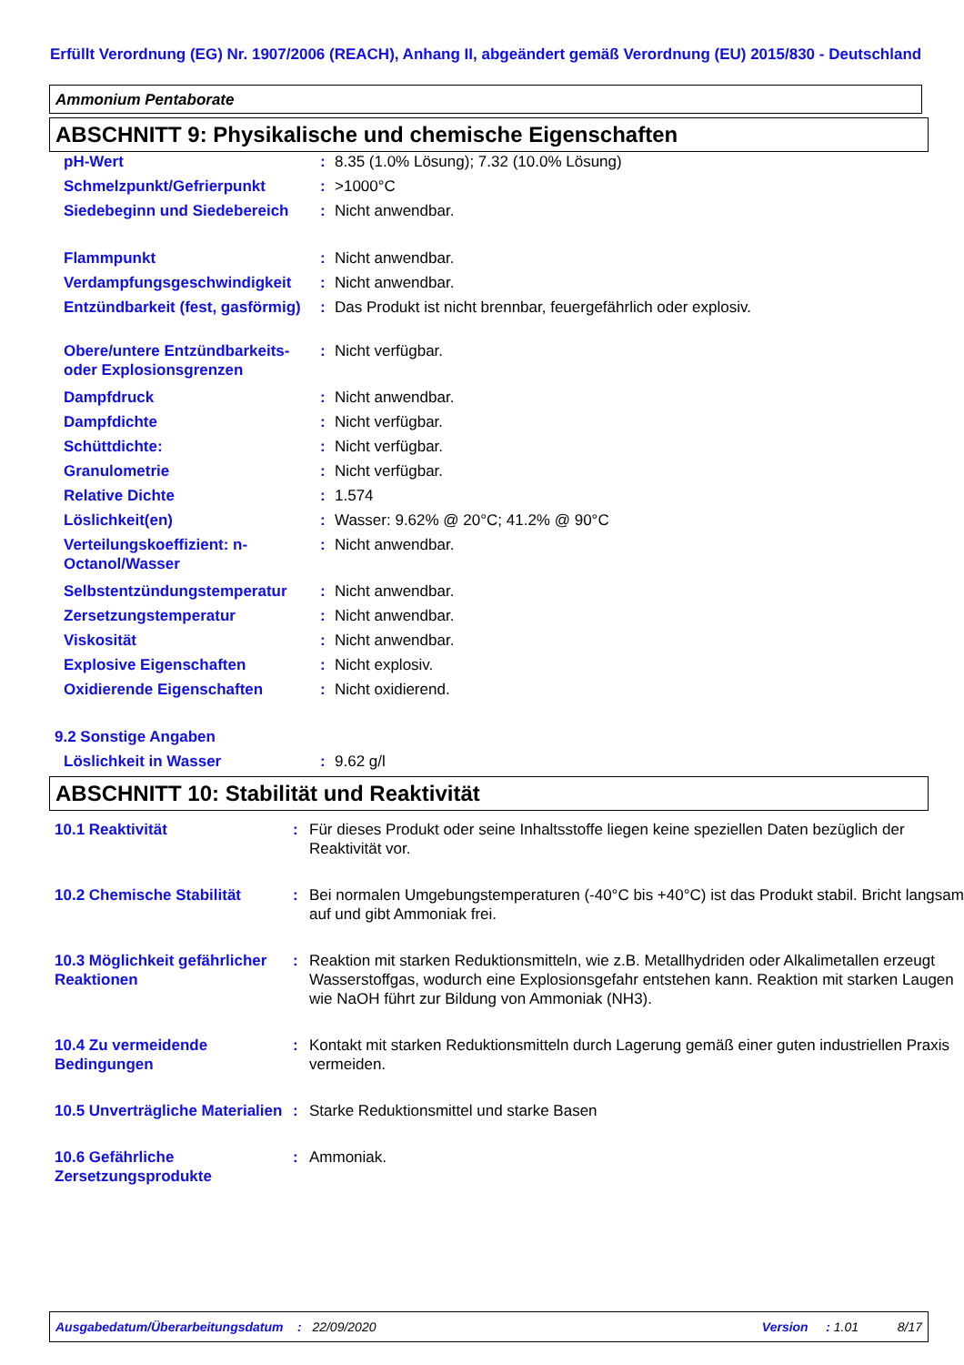Erfüllt Verordnung (EG) Nr. 1907/2006 (REACH), Anhang II, abgeändert gemäß Verordnung (EU) 2015/830 - Deutschland
Ammonium Pentaborate
ABSCHNITT 9: Physikalische und chemische Eigenschaften
| pH-Wert | : | 8.35 (1.0% Lösung); 7.32 (10.0% Lösung) |
| Schmelzpunkt/Gefrierpunkt | : | >1000°C |
| Siedebeginn und Siedebereich | : | Nicht anwendbar. |
| Flammpunkt | : | Nicht anwendbar. |
| Verdampfungsgeschwindigkeit | : | Nicht anwendbar. |
| Entzündbarkeit (fest, gasförmig) | : | Das Produkt ist nicht brennbar, feuergefährlich oder explosiv. |
| Obere/untere Entzündbarkeits- oder Explosionsgrenzen | : | Nicht verfügbar. |
| Dampfdruck | : | Nicht anwendbar. |
| Dampfdichte | : | Nicht verfügbar. |
| Schüttdichte: | : | Nicht verfügbar. |
| Granulometrie | : | Nicht verfügbar. |
| Relative Dichte | : | 1.574 |
| Löslichkeit(en) | : | Wasser: 9.62% @ 20°C; 41.2% @ 90°C |
| Verteilungskoeffizient: n-Octanol/Wasser | : | Nicht anwendbar. |
| Selbstentzündungstemperatur | : | Nicht anwendbar. |
| Zersetzungstemperatur | : | Nicht anwendbar. |
| Viskosität | : | Nicht anwendbar. |
| Explosive Eigenschaften | : | Nicht explosiv. |
| Oxidierende Eigenschaften | : | Nicht oxidierend. |
| 9.2 Sonstige Angaben | | |
| Löslichkeit in Wasser | : | 9.62 g/l |
ABSCHNITT 10: Stabilität und Reaktivität
| 10.1 Reaktivität | : | Für dieses Produkt oder seine Inhaltsstoffe liegen keine speziellen Daten bezüglich der Reaktivität vor. |
| 10.2 Chemische Stabilität | : | Bei normalen Umgebungstemperaturen (-40°C bis +40°C) ist das Produkt stabil. Bricht langsam auf und gibt Ammoniak frei. |
| 10.3 Möglichkeit gefährlicher Reaktionen | : | Reaktion mit starken Reduktionsmitteln, wie z.B. Metallhydriden oder Alkalimetallen erzeugt Wasserstoffgas, wodurch eine Explosionsgefahr entstehen kann. Reaktion mit starken Laugen wie NaOH führt zur Bildung von Ammoniak (NH3). |
| 10.4 Zu vermeidende Bedingungen | : | Kontakt mit starken Reduktionsmitteln durch Lagerung gemäß einer guten industriellen Praxis vermeiden. |
| 10.5 Unverträgliche Materialien | : | Starke Reduktionsmittel und starke Basen |
| 10.6 Gefährliche Zersetzungsprodukte | : | Ammoniak. |
Ausgabedatum/Überarbeitungsdatum : 22/09/2020 Version : 1.01 8/17